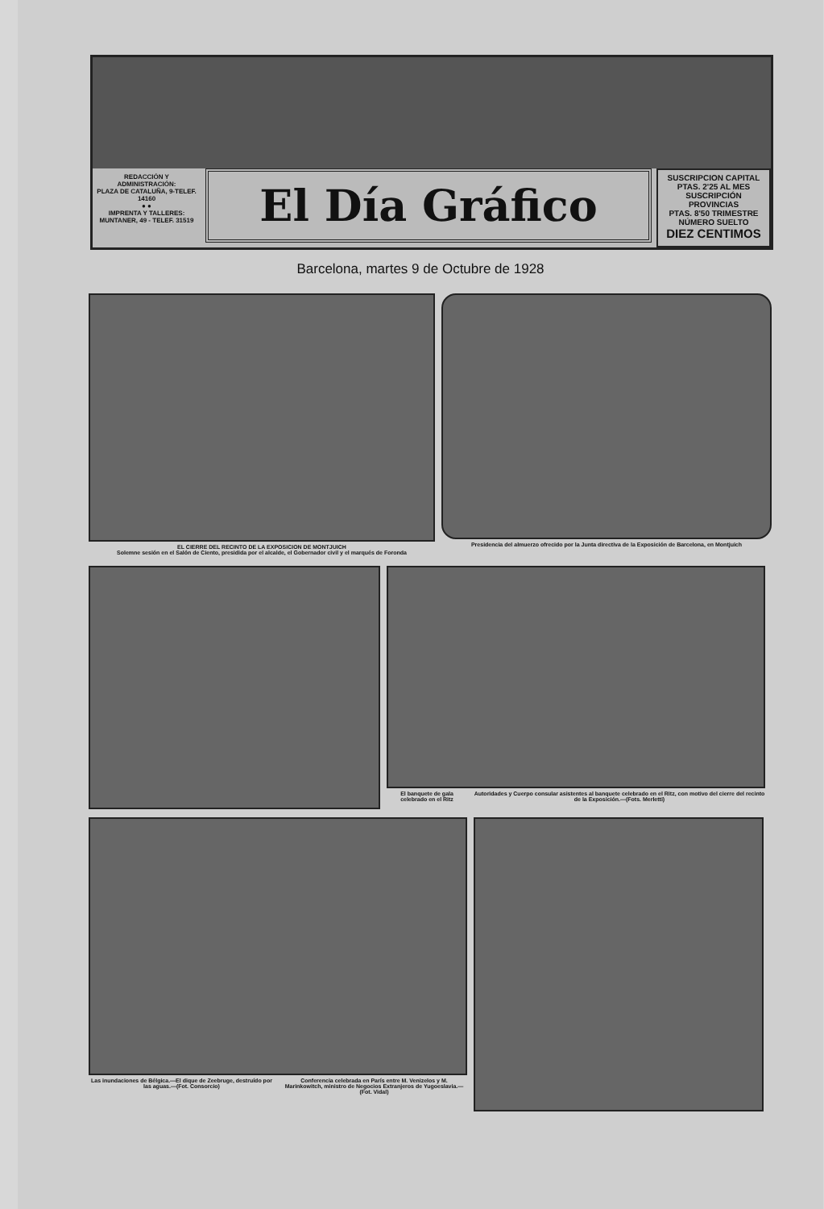REDACCIÓN Y ADMINISTRACIÓN:
PLAZA DE CATALUÑA, 9-TELEF. 14160
● ●
IMPRENTA Y TALLERES:
MUNTANER, 49 - TELEF. 31519
El Día Gráfico
SUSCRIPCION CAPITAL
PTAS. 2'25 AL MES
SUSCRIPCIÓN PROVINCIAS
PTAS. 8'50 TRIMESTRE
NÚMERO SUELTO
DIEZ CENTIMOS
Barcelona, martes 9 de Octubre de 1928
EL CIERRE DEL RECINTO DE LA EXPOSICION DE MONTJUICH
Solemne sesión en el Salón de Ciento, presidida por el alcalde, el Gobernador civil y el marqués de Foronda
Presidencia del almuerzo ofrecido por la Junta directiva de la Exposición de Barcelona, en Montjuich
El banquete de gala celebrado en el Ritz
Autoridades y Cuerpo consular asistentes al banquete celebrado en el Ritz, con motivo del cierre del recinto de la Exposición.—(Fots. Merletti)
Las inundaciones de Bélgica.—El dique de Zeebruge, destruído por las aguas.—(Fot. Consorcio)
Conferencia celebrada en París entre M. Venizelos y M. Marinkowitch, ministro de Negocios Extranjeros de Yugoeslavia.—(Fot. Vidal)